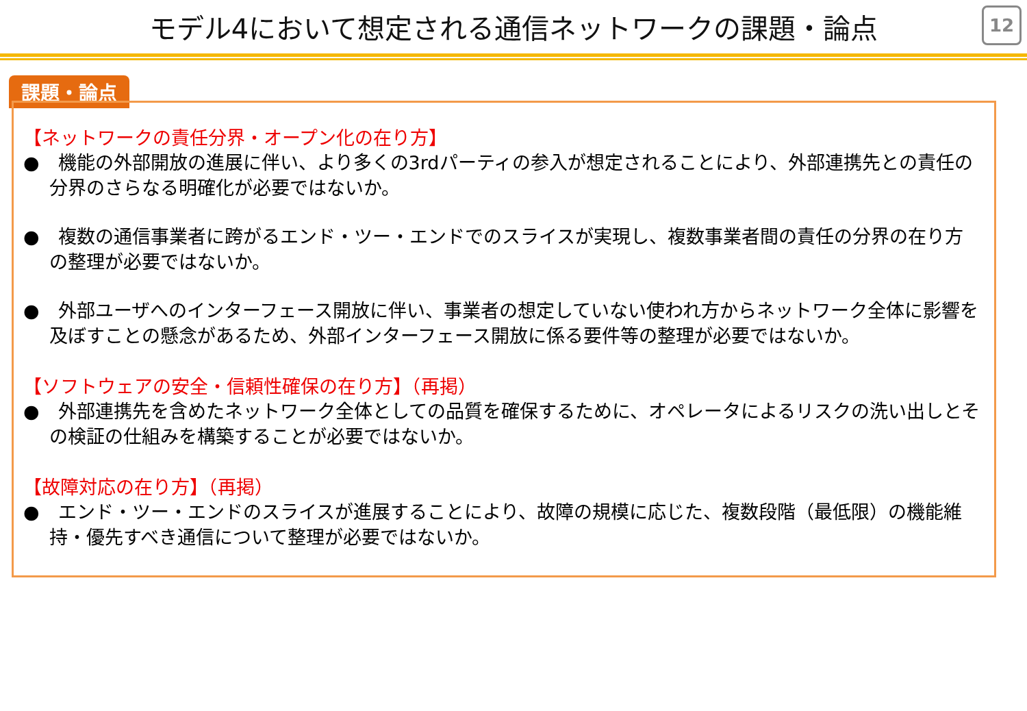モデル4において想定される通信ネットワークの課題・論点
12
課題・論点
【ネットワークの責任分界・オープン化の在り方】
●　機能の外部開放の進展に伴い、より多くの3rdパーティの参入が想定されることにより、外部連携先との責任の分界のさらなる明確化が必要ではないか。
●　複数の通信事業者に跨がるエンド・ツー・エンドでのスライスが実現し、複数事業者間の責任の分界の在り方の整理が必要ではないか。
●　外部ユーザへのインターフェース開放に伴い、事業者の想定していない使われ方からネットワーク全体に影響を及ぼすことの懸念があるため、外部インターフェース開放に係る要件等の整理が必要ではないか。
【ソフトウェアの安全・信頼性確保の在り方】（再掲）
●　外部連携先を含めたネットワーク全体としての品質を確保するために、オペレータによるリスクの洗い出しとその検証の仕組みを構築することが必要ではないか。
【故障対応の在り方】（再掲）
●　エンド・ツー・エンドのスライスが進展することにより、故障の規模に応じた、複数段階（最低限）の機能維持・優先すべき通信について整理が必要ではないか。